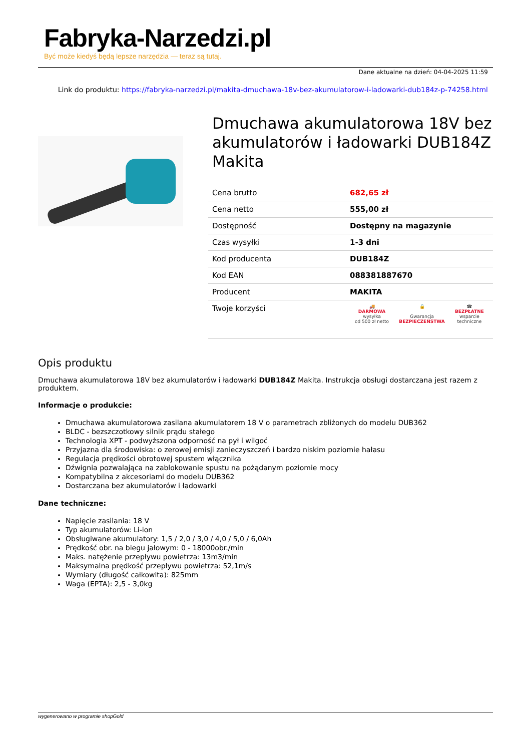Fabryka-Narzedzi.pl
Być może kiedyś będą lepsze narzędzia — teraz są tutaj.
Dane aktualne na dzień: 04-04-2025 11:59
Link do produktu: https://fabryka-narzedzi.pl/makita-dmuchawa-18v-bez-akumulatorow-i-ladowarki-dub184z-p-74258.html
Dmuchawa akumulatorowa 18V bez akumulatorów i ładowarki DUB184Z Makita
| Cena brutto | 682,65 zł |
| Cena netto | 555,00 zł |
| Dostępność | Dostępny na magazynie |
| Czas wysyłki | 1-3 dni |
| Kod producenta | DUB184Z |
| Kod EAN | 088381887670 |
| Producent | MAKITA |
| Twoje korzyści | 🚚 DARMOWA wysyłka od 500 zł netto 🔒 Gwarancja BEZPIECZEŃSTWA ☎ BEZPŁATNE wsparcie techniczne |
Opis produktu
Dmuchawa akumulatorowa 18V bez akumulatorów i ładowarki DUB184Z Makita. Instrukcja obsługi dostarczana jest razem z produktem.
Informacje o produkcie:
Dmuchawa akumulatorowa zasilana akumulatorem 18 V o parametrach zbliżonych do modelu DUB362
BLDC - bezszczotkowy silnik prądu stałego
Technologia XPT - podwyższona odporność na pył i wilgoć
Przyjazna dla środowiska: o zerowej emisji zanieczyszczeń i bardzo niskim poziomie hałasu
Regulacja prędkości obrotowej spustem włącznika
Dźwignia pozwalająca na zablokowanie spustu na pożądanym poziomie mocy
Kompatybilna z akcesoriami do modelu DUB362
Dostarczana bez akumulatorów i ładowarki
Dane techniczne:
Napięcie zasilania: 18 V
Typ akumulatorów: Li-ion
Obsługiwane akumulatory: 1,5 / 2,0 / 3,0 / 4,0 / 5,0 / 6,0Ah
Prędkość obr. na biegu jałowym: 0 - 18000obr./min
Maks. natężenie przepływu powietrza: 13m3/min
Maksymalna prędkość przepływu powietrza: 52,1m/s
Wymiary (długość całkowita): 825mm
Waga (EPTA): 2,5 - 3,0kg
wygenerowano w programie shopGold